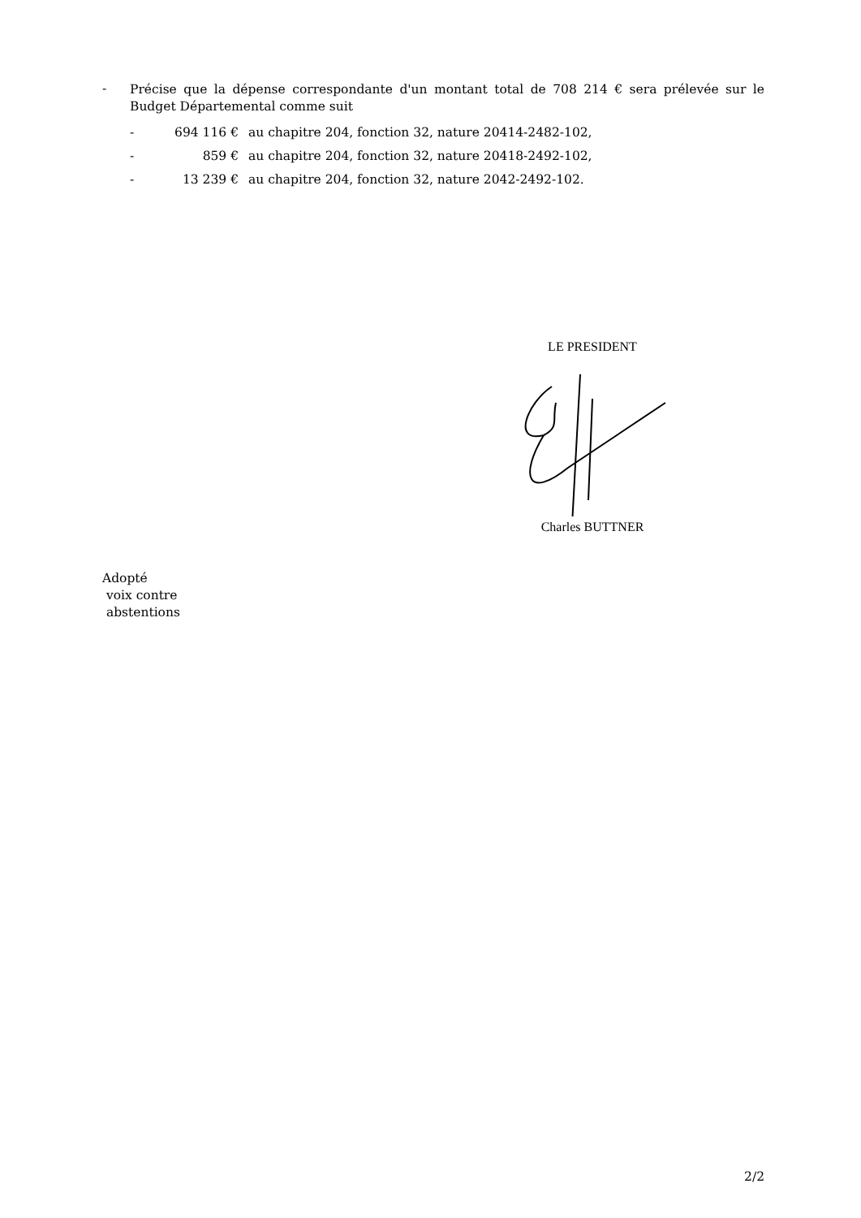-
Précise que la dépense correspondante d'un montant total de 708 214 € sera prélevée sur le Budget Départemental comme suit
- 694 116 € au chapitre 204, fonction 32, nature 20414-2482-102,
- 859 € au chapitre 204, fonction 32, nature 20418-2492-102,
- 13 239 € au chapitre 204, fonction 32, nature 2042-2492-102.
LE PRESIDENT
Charles BUTTNER
Adopté
voix contre
abstentions
2/2